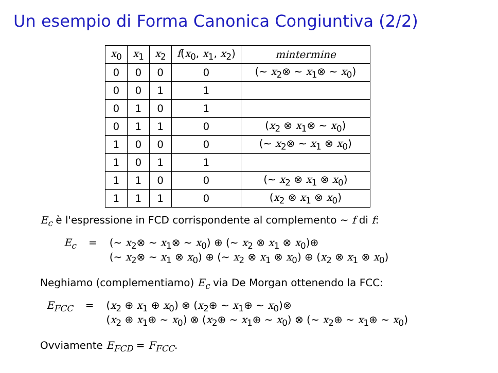Un esempio di Forma Canonica Congiuntiva (2/2)
| x<sub>0</sub> | x<sub>1</sub> | x<sub>2</sub> | f ( x<sub>0</sub>, x<sub>1</sub>, x<sub>2</sub>) | mintermine |
| --- | --- | --- | --- | --- |
| 0 | 0 | 0 | 0 | (∼ x<sub>2</sub>⊗ ∼ x<sub>1</sub>⊗ ∼ x<sub>0</sub>) |
| 0 | 0 | 1 | 1 | |
| 0 | 1 | 0 | 1 | |
| 0 | 1 | 1 | 0 | ( x<sub>2</sub> ⊗ x<sub>1</sub>⊗ ∼ x<sub>0</sub>) |
| 1 | 0 | 0 | 0 | (∼ x<sub>2</sub>⊗ ∼ x<sub>1</sub> ⊗ x<sub>0</sub>) |
| 1 | 0 | 1 | 1 | |
| 1 | 1 | 0 | 0 | (∼ x<sub>2</sub> ⊗ x<sub>1</sub> ⊗ x<sub>0</sub>) |
| 1 | 1 | 1 | 0 | ( x<sub>2</sub> ⊗ x<sub>1</sub> ⊗ x<sub>0</sub>) |
E<sub>c</sub> è l'espressione in FCD corrispondente al complemento ∼ f di f:
E<sub>c</sub> = (∼ x<sub>2</sub>⊗ ∼ x<sub>1</sub>⊗ ∼ x<sub>0</sub>) ⊕ (∼ x<sub>2</sub> ⊗ x<sub>1</sub> ⊗ x<sub>0</sub>)⊕
(∼ x<sub>2</sub>⊗ ∼ x<sub>1</sub> ⊗ x<sub>0</sub>) ⊕ (∼ x<sub>2</sub> ⊗ x<sub>1</sub> ⊗ x<sub>0</sub>) ⊕ (x<sub>2</sub> ⊗ x<sub>1</sub> ⊗ x<sub>0</sub>)
Neghiamo (complementiamo) E<sub>c</sub> via De Morgan ottenendo la FCC:
E<sub>FCC</sub> = (x<sub>2</sub> ⊕ x<sub>1</sub> ⊕ x<sub>0</sub>) ⊗ (x<sub>2</sub>⊕ ∼ x<sub>1</sub>⊕ ∼ x<sub>0</sub>)⊗
(x<sub>2</sub> ⊕ x<sub>1</sub>⊕ ∼ x<sub>0</sub>) ⊗ (x<sub>2</sub>⊕ ∼ x<sub>1</sub>⊕ ∼ x<sub>0</sub>) ⊗ (∼ x<sub>2</sub>⊕ ∼ x<sub>1</sub>⊕ ∼ x<sub>0</sub>)
Ovviamente E<sub>FCD</sub> = F<sub>FCC</sub>.